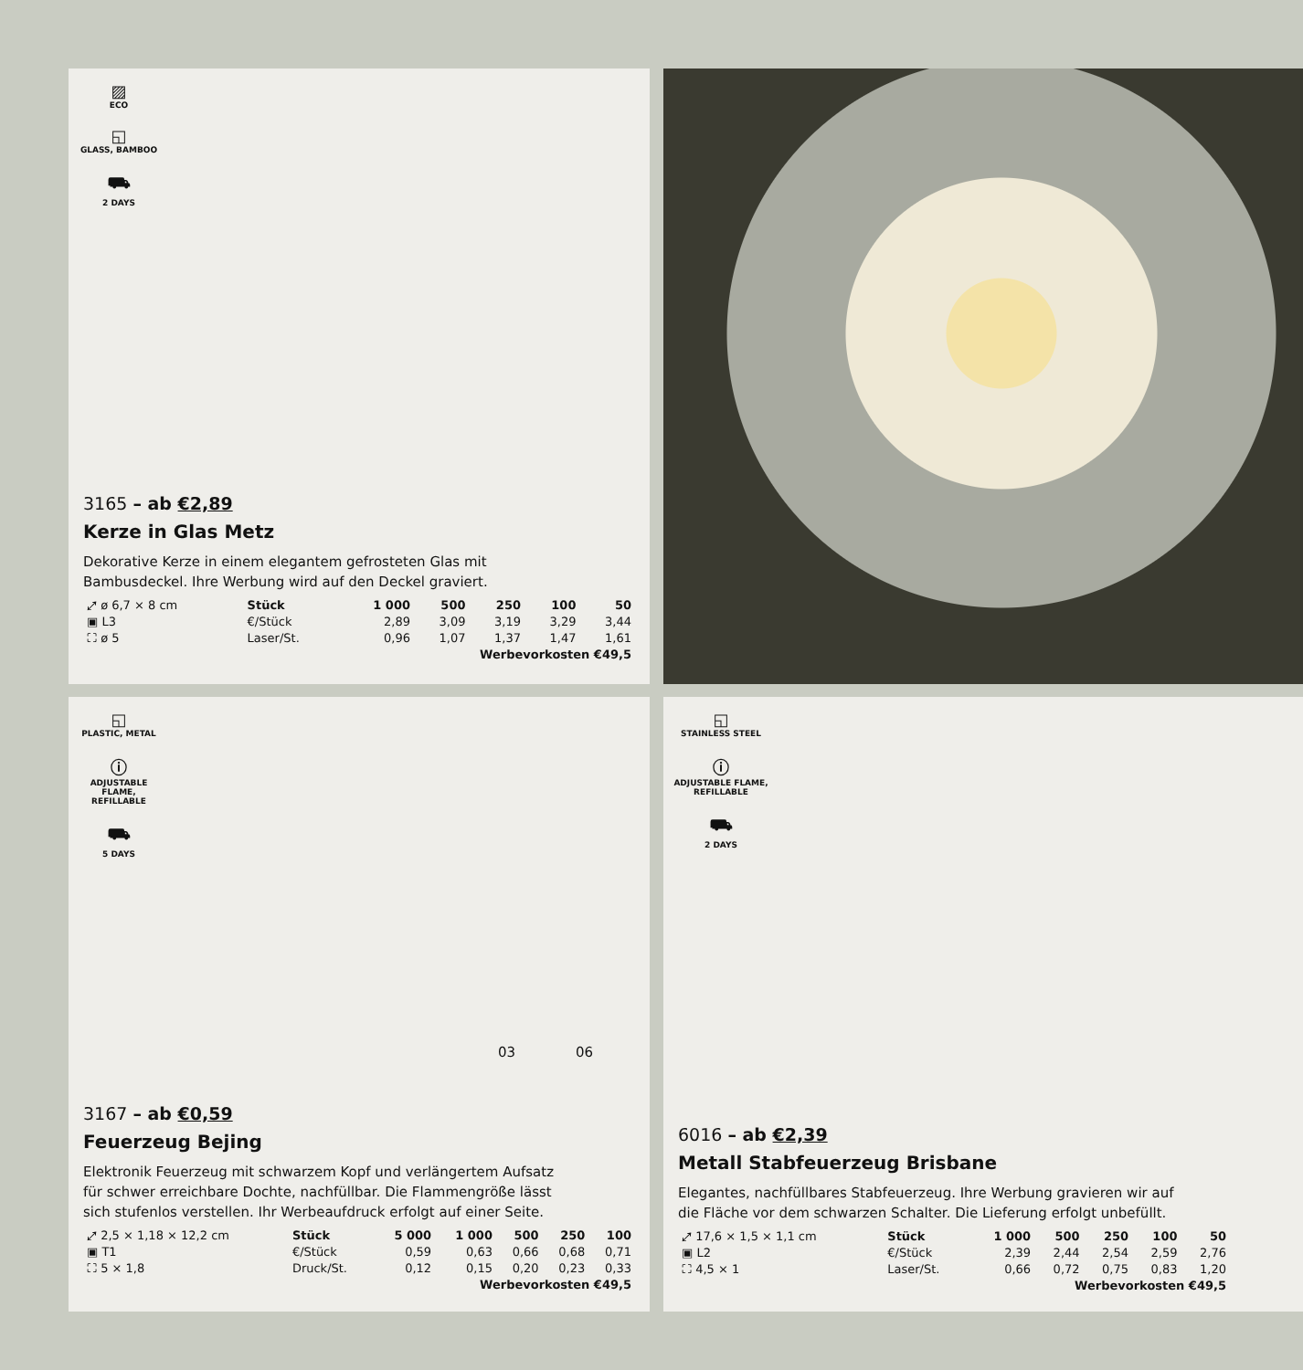▨
ECO
◱
GLASS, BAMBOO
⛟
2 DAYS
3165 – ab €2,89
Kerze in Glas Metz
Dekorative Kerze in einem elegantem gefrosteten Glas mit
Bambusdeckel. Ihre Werbung wird auf den Deckel graviert.
| ⤢ ø 6,7 × 8 cm | Stück | 1 000 | 500 | 250 | 100 | 50 |
| ▣ L3 | €/Stück | 2,89 | 3,09 | 3,19 | 3,29 | 3,44 |
| ⛶ ø 5 | Laser/St. | 0,96 | 1,07 | 1,37 | 1,47 | 1,61 |
| Werbevorkosten €49,5 | | | | | | |
◱
PLASTIC, METAL
ⓘ
ADJUSTABLE
FLAME,
REFILLABLE
⛟
5 DAYS
03 06
3167 – ab €0,59
Feuerzeug Bejing
Elektronik Feuerzeug mit schwarzem Kopf und verlängertem Aufsatz
für schwer erreichbare Dochte, nachfüllbar. Die Flammengröße lässt
sich stufenlos verstellen. Ihr Werbeaufdruck erfolgt auf einer Seite.
| ⤢ 2,5 × 1,18 × 12,2 cm | Stück | 5 000 | 1 000 | 500 | 250 | 100 |
| ▣ T1 | €/Stück | 0,59 | 0,63 | 0,66 | 0,68 | 0,71 |
| ⛶ 5 × 1,8 | Druck/St. | 0,12 | 0,15 | 0,20 | 0,23 | 0,33 |
| Werbevorkosten €49,5 | | | | | | |
◱
STAINLESS STEEL
ⓘ
ADJUSTABLE FLAME,
REFILLABLE
⛟
2 DAYS
6016 – ab €2,39
Metall Stabfeuerzeug Brisbane
Elegantes, nachfüllbares Stabfeuerzeug. Ihre Werbung gravieren wir auf
die Fläche vor dem schwarzen Schalter. Die Lieferung erfolgt unbefüllt.
| ⤢ 17,6 × 1,5 × 1,1 cm | Stück | 1 000 | 500 | 250 | 100 | 50 |
| ▣ L2 | €/Stück | 2,39 | 2,44 | 2,54 | 2,59 | 2,76 |
| ⛶ 4,5 × 1 | Laser/St. | 0,66 | 0,72 | 0,75 | 0,83 | 1,20 |
| Werbevorkosten €49,5 | | | | | | |